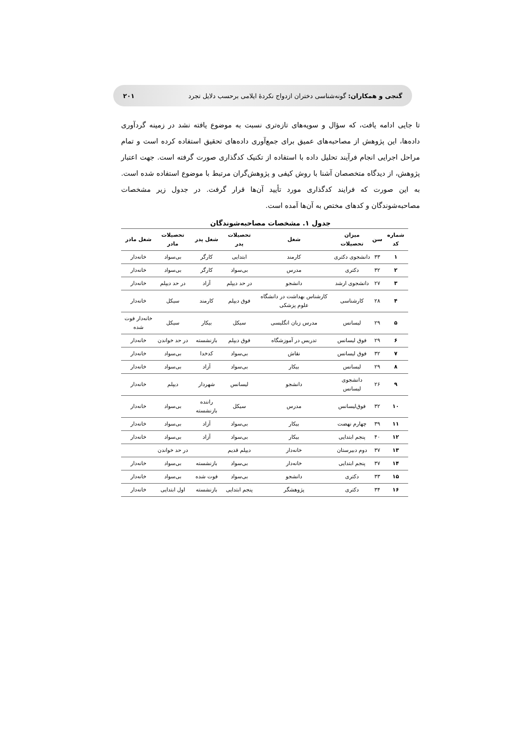گنجی و همکاران: گونه‌شناسی دختران ازدواج نکردهٔ ایلامی برحسب دلایل تجرد ۲۰۱
تا جایی ادامه یافت، که سؤال و سویه‌های تازه‌تری نسبت به موضوع یافته نشد در زمینه گردآوری داده‌ها، این پژوهش از مصاحبه‌های عمیق برای جمع‌آوری داده‌های تحقیق استفاده کرده است و تمام مراحل اجرایی انجام فرآیند تحلیل داده با استفاده از تکنیک کدگذاری صورت گرفته است. جهت اعتبار پژوهش، از دیدگاه متخصصان آشنا با روش کیفی و پژوهش‌گران مرتبط با موضوع استفاده شده است. به این صورت که فرایند کدگذاری مورد تأیید آن‌ها قرار گرفت. در جدول زیر مشخصات مصاحبه‌شوندگان و کدهای مختص به آن‌ها آمده است.
جدول ۱. مشخصات مصاحبه‌شوندگان
| شماره کد | سن | میزان تحصیلات | شغل | تحصیلات پدر | شغل پدر | تحصیلات مادر | شغل مادر |
| --- | --- | --- | --- | --- | --- | --- | --- |
| ۱ | ۳۳ | دانشجوی دکتری | کارمند | ابتدایی | کارگر | بی‌سواد | خانه‌دار |
| ۲ | ۳۲ | دکتری | مدرس | بی‌سواد | کارگر | بی‌سواد | خانه‌دار |
| ۳ | ۲۷ | دانشجوی ارشد | دانشجو | در حد دیپلم | آزاد | در حد دیپلم | خانه‌دار |
| ۴ | ۲۸ | کارشناسی | کارشناس بهداشت در دانشگاه علوم پزشکی | فوق دیپلم | کارمند | سیکل | خانه‌دار |
| ۵ | ۲۹ | لیسانس | مدرس زبان انگلیسی | سیکل | بیکار | سیکل | خانه‌دار فوت شده |
| ۶ | ۲۹ | فوق لیسانس | تدریس در آموزشگاه | فوق دیپلم | بازنشسته | در حد خواندن | خانه‌دار |
| ۷ | ۳۲ | فوق لیسانس | نقاش | بی‌سواد | کدخدا | بی‌سواد | خانه‌دار |
| ۸ | ۲۹ | لیسانس | بیکار | بی‌سواد | آزاد | بی‌سواد | خانه‌دار |
| ۹ | ۲۶ | دانشجوی لیسانس | دانشجو | لیسانس | شهردار | دیپلم | خانه‌دار |
| ۱۰ | ۳۲ | فوق‌لیسانس | مدرس | سیکل | راننده بازنشسته | بی‌سواد | خانه‌دار |
| ۱۱ | ۳۹ | چهارم نهضت | بیکار | بی‌سواد | آزاد | بی‌سواد | خانه‌دار |
| ۱۲ | ۴۰ | پنجم ابتدایی | بیکار | بی‌سواد | آزاد | بی‌سواد | خانه‌دار |
| ۱۳ | ۳۷ | دوم دبیرستان | خانه‌دار | دیپلم قدیم | | در حد خواندن | |
| ۱۴ | ۳۷ | پنجم ابتدایی | خانه‌دار | بی‌سواد | بازنشسته | بی‌سواد | خانه‌دار |
| ۱۵ | ۳۳ | دکتری | دانشجو | بی‌سواد | فوت شده | بی‌سواد | خانه‌دار |
| ۱۶ | ۳۴ | دکتری | پژوهشگر | پنجم ابتدایی | بازنشسته | اول ابتدایی | خانه‌دار |